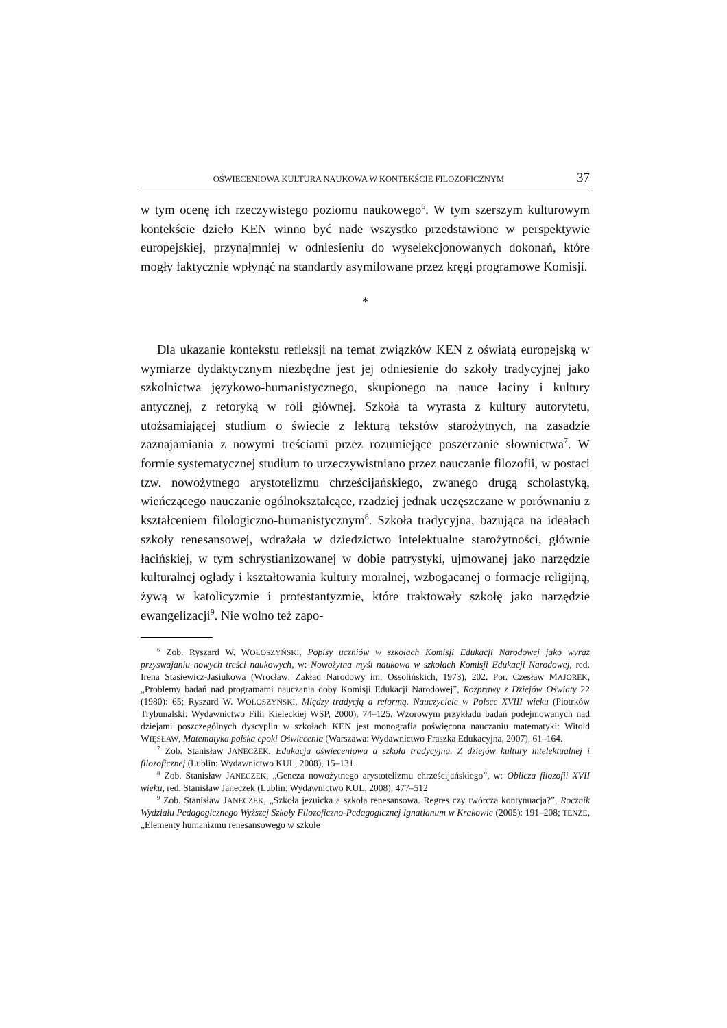OŚWIECENIOWA KULTURA NAUKOWA W KONTEKŚCIE FILOZOFICZNYM 37
w tym ocenę ich rzeczywistego poziomu naukowego<sup>6</sup>. W tym szerszym kulturowym kontekście dzieło KEN winno być nade wszystko przedstawione w perspektywie europejskiej, przynajmniej w odniesieniu do wyselekcjonowanych dokonań, które mogły faktycznie wpłynąć na standardy asymilowane przez kręgi programowe Komisji.
*
Dla ukazanie kontekstu refleksji na temat związków KEN z oświatą europejską w wymiarze dydaktycznym niezbędne jest jej odniesienie do szkoły tradycyjnej jako szkolnictwa językowo-humanistycznego, skupionego na nauce łaciny i kultury antycznej, z retoryką w roli głównej. Szkoła ta wyrasta z kultury autorytetu, utożsamiającej studium o świecie z lekturą tekstów starożytnych, na zasadzie zaznajamiania z nowymi treściami przez rozumiejące poszerzanie słownictwa<sup>7</sup>. W formie systematycznej studium to urzeczywistniano przez nauczanie filozofii, w postaci tzw. nowożytnego arystotelizmu chrześcijańskiego, zwanego drugą scholastyką, wieńczącego nauczanie ogólnokształcące, rzadziej jednak uczęszczane w porównaniu z kształceniem filologiczno-humanistycznym<sup>8</sup>. Szkoła tradycyjna, bazująca na ideałach szkoły renesansowej, wdrażała w dziedzictwo intelektualne starożytności, głównie łacińskiej, w tym schrystianizowanej w dobie patrystyki, ujmowanej jako narzędzie kulturalnej ogłady i kształtowania kultury moralnej, wzbogacanej o formacje religijną, żywą w katolicyzmie i protestantyzmie, które traktowały szkołę jako narzędzie ewangelizacji<sup>9</sup>. Nie wolno też zapo-
<sup>6</sup> Zob. Ryszard W. WOŁOSZYŃSKI, Popisy uczniów w szkołach Komisji Edukacji Narodowej jako wyraz przyswajaniu nowych treści naukowych, w: Nowożytna myśl naukowa w szkołach Komisji Edukacji Narodowej, red. Irena Stasiewicz-Jasiukowa (Wrocław: Zakład Narodowy im. Ossolińskich, 1973), 202. Por. Czesław MAJOREK, „Problemy badań nad programami nauczania doby Komisji Edukacji Narodowej”, Rozprawy z Dziejów Oświaty 22 (1980): 65; Ryszard W. WOŁOSZYŃSKI, Między tradycją a reformą. Nauczyciele w Polsce XVIII wieku (Piotrków Trybunalski: Wydawnictwo Filii Kieleckiej WSP, 2000), 74–125. Wzorowym przykładu badań podejmowanych nad dziejami poszczególnych dyscyplin w szkołach KEN jest monografia poświęcona nauczaniu matematyki: Witold WIĘSŁAW, Matematyka polska epoki Oświecenia (Warszawa: Wydawnictwo Fraszka Edukacyjna, 2007), 61–164.
<sup>7</sup> Zob. Stanisław JANECZEK, Edukacja oświeceniowa a szkoła tradycyjna. Z dziejów kultury intelektualnej i filozoficznej (Lublin: Wydawnictwo KUL, 2008), 15–131.
<sup>8</sup> Zob. Stanisław JANECZEK, „Geneza nowożytnego arystotelizmu chrześcijańskiego”, w: Oblicza filozofii XVII wieku, red. Stanisław Janeczek (Lublin: Wydawnictwo KUL, 2008), 477–512
<sup>9</sup> Zob. Stanisław JANECZEK, „Szkoła jezuicka a szkoła renesansowa. Regres czy twórcza kontynuacja?”, Rocznik Wydziału Pedagogicznego Wyższej Szkoły Filozoficzno-Pedagogicznej Ignatianum w Krakowie (2005): 191–208; TENŻE, „Elementy humanizmu renesansowego w szkole